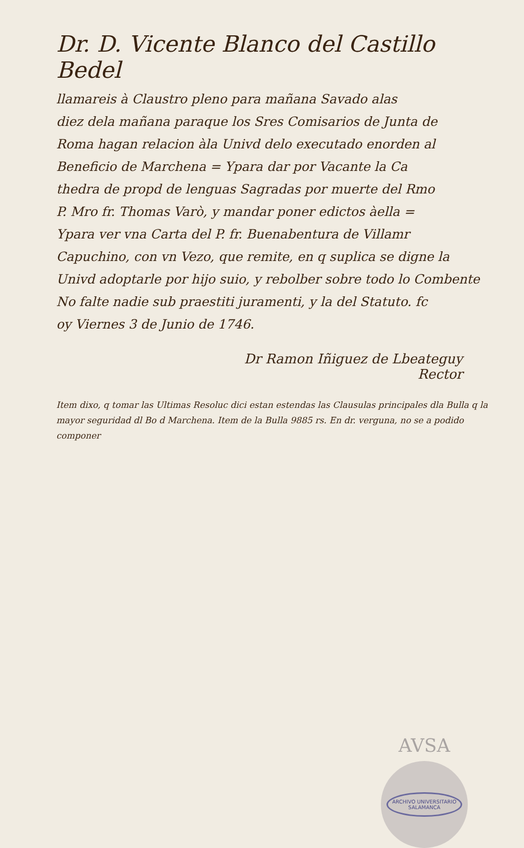Dr. D. Vicente Blanco del Castillo Bedel
llamareis à Claustro pleno para mañana Savado alas
diez dela mañana paraque los Sres Comisarios de Junta de
Roma hagan relacion àla Univd delo executado enorden al
Beneficio de Marchena = Ypara dar por Vacante la Ca
thedra de propd de lenguas Sagradas por muerte del Rmo
P. Mro fr. Thomas Varò, y mandar poner edictos àella =
Ypara ver vna Carta del P. fr. Buenabentura de Villamr
Capuchino, con vn Vezo, que remite, en q suplica se digne la
Univd adoptarle por hijo suio, y rebolber sobre todo lo Combente
No falte nadie sub praestiti juramenti, y la del Statuto. fc
oy Viernes 3 de Junio de 1746.
Dr Ramon Iñiguez de Lbeateguy
Rector
Item dixo, q tomar las Ultimas Resoluc dici estan estendas las Clausulas principales dla Bulla q la mayor seguridad dl Bo d Marchena. Item de la Bulla 9885 rs. En dr. verguna, no se a podido componer
AVSA
ARCHIVO UNIVERSITARIO
SALAMANCA